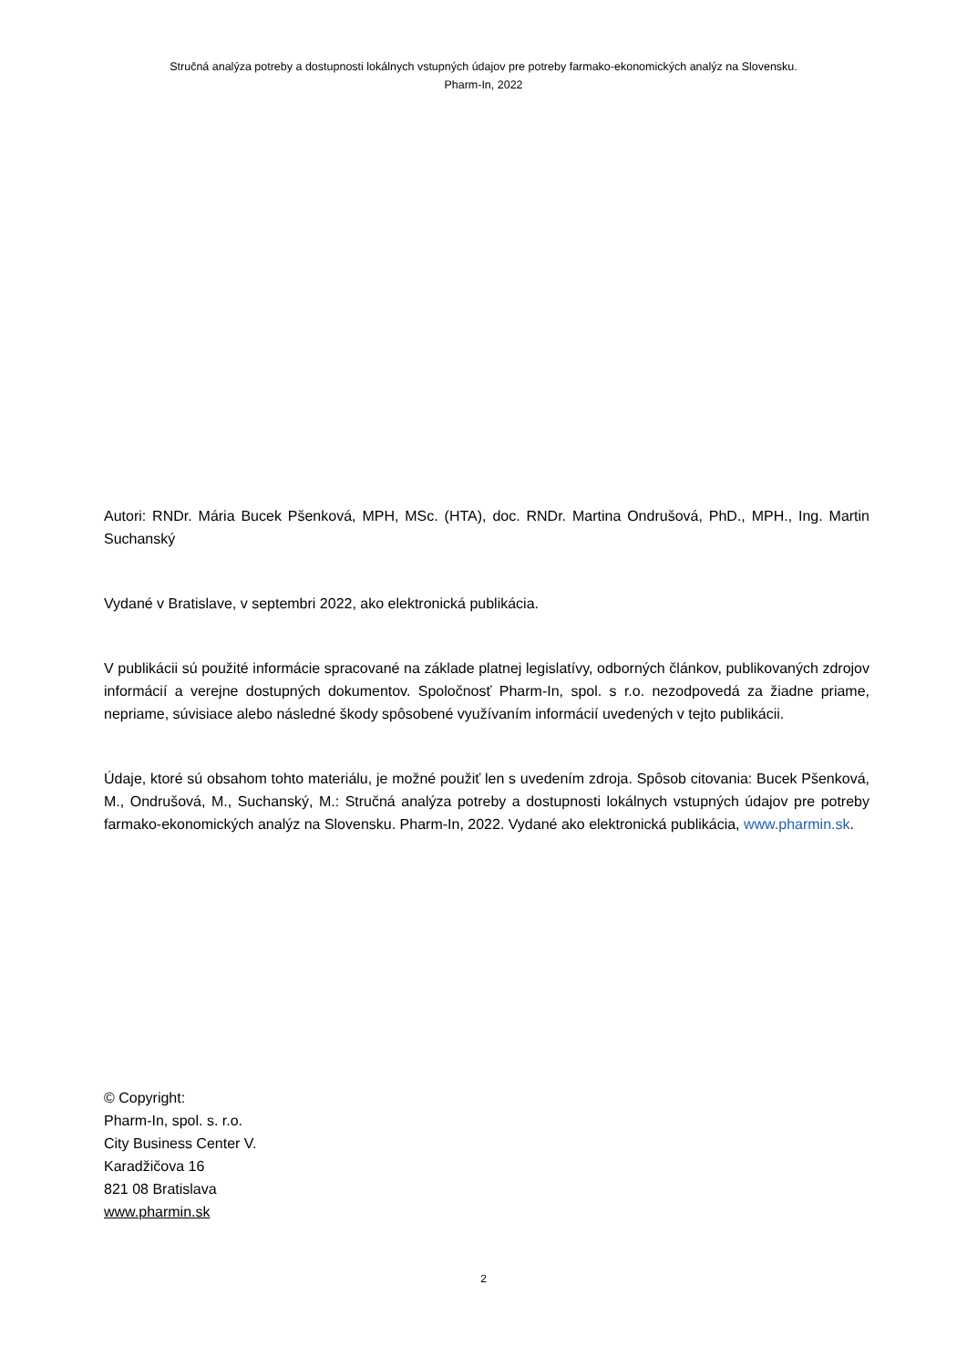Stručná analýza potreby a dostupnosti lokálnych vstupných údajov pre potreby farmako-ekonomických analýz na Slovensku.
Pharm-In, 2022
Autori: RNDr. Mária Bucek Pšenková, MPH, MSc. (HTA), doc. RNDr. Martina Ondrušová, PhD., MPH., Ing. Martin Suchanský
Vydané v Bratislave, v septembri 2022, ako elektronická publikácia.
V publikácii sú použité informácie spracované na základe platnej legislatívy, odborných článkov, publikovaných zdrojov informácií a verejne dostupných dokumentov. Spoločnosť Pharm-In, spol. s r.o. nezodpovedá za žiadne priame, nepriame, súvisiace alebo následné škody spôsobené využívaním informácií uvedených v tejto publikácii.
Údaje, ktoré sú obsahom tohto materiálu, je možné použiť len s uvedením zdroja. Spôsob citovania: Bucek Pšenková, M., Ondrušová, M., Suchanský, M.: Stručná analýza potreby a dostupnosti lokálnych vstupných údajov pre potreby farmako-ekonomických analýz na Slovensku. Pharm-In, 2022. Vydané ako elektronická publikácia, www.pharmin.sk.
© Copyright:
Pharm-In, spol. s. r.o.
City Business Center V.
Karadžičova 16
821 08 Bratislava
www.pharmin.sk
2